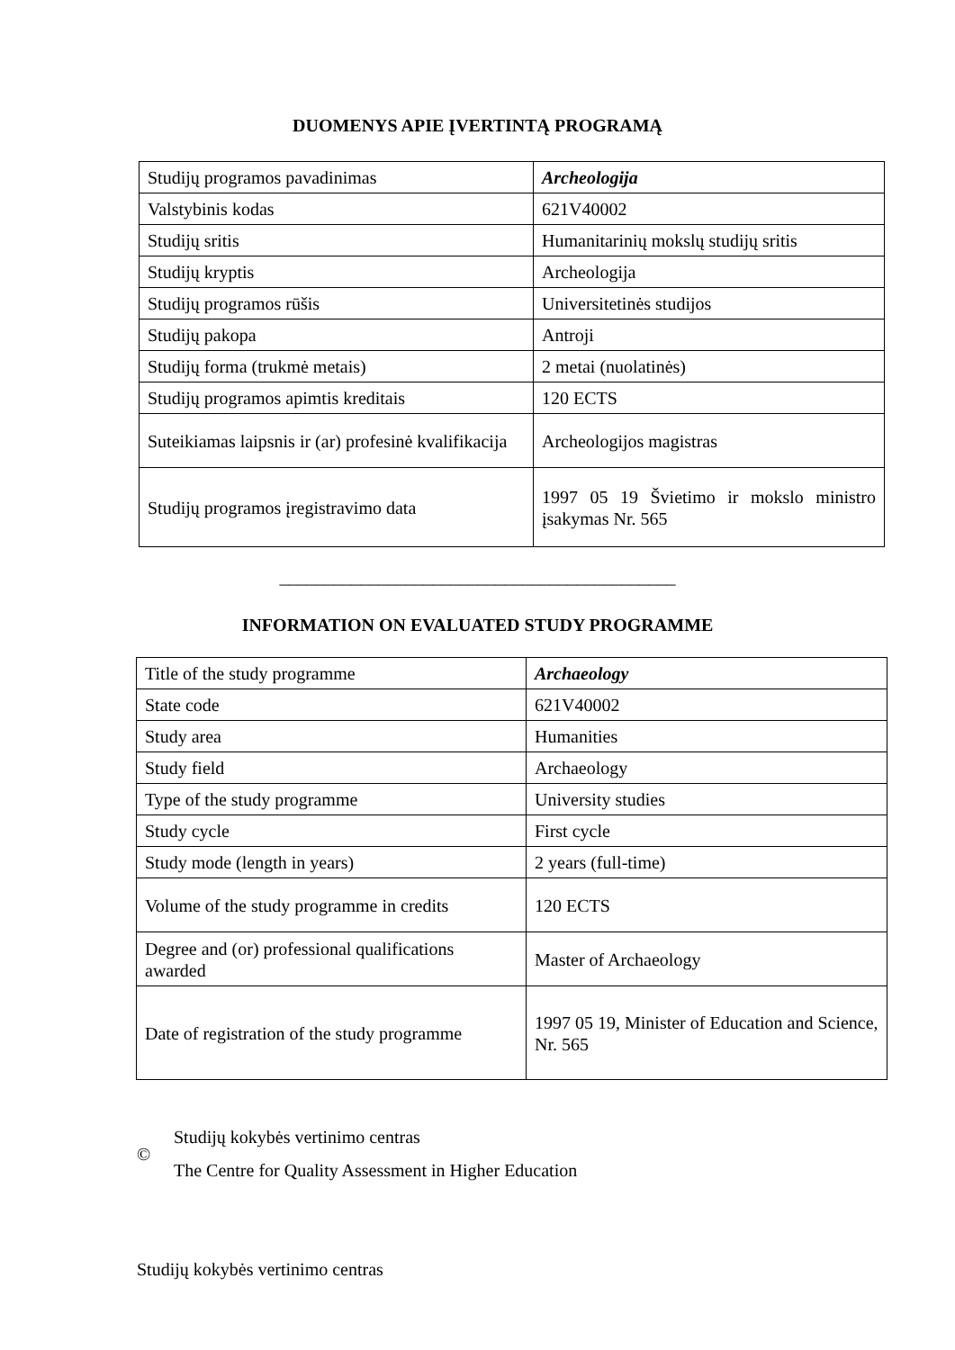DUOMENYS APIE ĮVERTINTĄ PROGRAMĄ
| Studijų programos pavadinimas | Archeologija |
| Valstybinis kodas | 621V40002 |
| Studijų sritis | Humanitarinių mokslų studijų sritis |
| Studijų kryptis | Archeologija |
| Studijų programos rūšis | Universitetinės studijos |
| Studijų pakopa | Antroji |
| Studijų forma (trukmė metais) | 2 metai (nuolatinės) |
| Studijų programos apimtis kreditais | 120 ECTS |
| Suteikiamas laipsnis ir (ar) profesinė kvalifikacija | Archeologijos magistras |
| Studijų programos įregistravimo data | 1997 05 19 Švietimo ir mokslo ministro įsakymas Nr. 565 |
____________________________________________
INFORMATION ON EVALUATED STUDY PROGRAMME
| Title of the study programme | Archaeology |
| State code | 621V40002 |
| Study area | Humanities |
| Study field | Archaeology |
| Type of the study programme | University studies |
| Study cycle | First cycle |
| Study mode (length in years) | 2 years (full-time) |
| Volume of the study programme in credits | 120 ECTS |
| Degree and (or) professional qualifications awarded | Master of Archaeology |
| Date of registration of the study programme | 1997 05 19, Minister of Education and Science, Nr. 565 |
©
Studijų kokybės vertinimo centras
The Centre for Quality Assessment in Higher Education
Studijų kokybės vertinimo centras